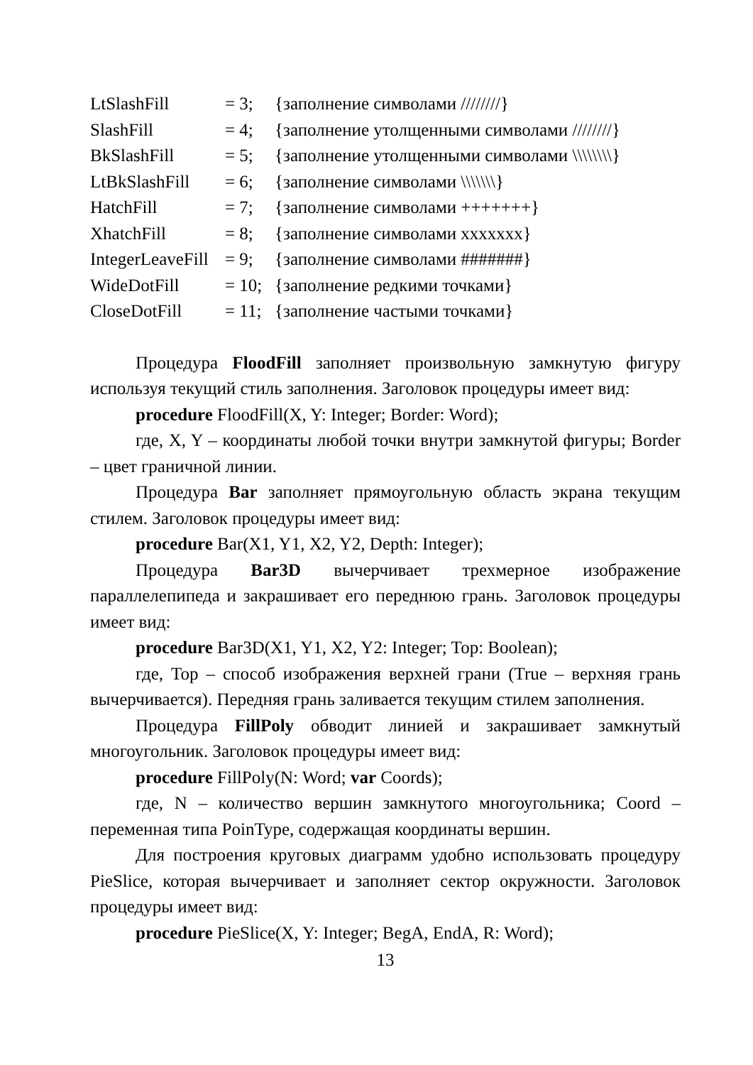LtSlashFill = 3; {заполнение символами ////////}
SlashFill = 4; {заполнение утолщенными символами ////////}
BkSlashFill = 5; {заполнение утолщенными символами \\\\\\\\}
LtBkSlashFill = 6; {заполнение символами \\\\\\\}
HatchFill = 7; {заполнение символами +++++++}
XhatchFill = 8; {заполнение символами xxxxxxx}
IntegerLeaveFill = 9; {заполнение символами #######}
WideDotFill = 10; {заполнение редкими точками}
CloseDotFill = 11; {заполнение частыми точками}
Процедура FloodFill заполняет произвольную замкнутую фигуру используя текущий стиль заполнения. Заголовок процедуры имеет вид:
procedure FloodFill(X, Y: Integer; Border: Word);
где, X, Y – координаты любой точки внутри замкнутой фигуры; Border – цвет граничной линии.
Процедура Bar заполняет прямоугольную область экрана текущим стилем. Заголовок процедуры имеет вид:
procedure Bar(X1, Y1, X2, Y2, Depth: Integer);
Процедура Bar3D вычерчивает трехмерное изображение параллелепипеда и закрашивает его переднюю грань. Заголовок процедуры имеет вид:
procedure Bar3D(X1, Y1, X2, Y2: Integer; Top: Boolean);
где, Top – способ изображения верхней грани (True – верхняя грань вычерчивается). Передняя грань заливается текущим стилем заполнения.
Процедура FillPoly обводит линией и закрашивает замкнутый многоугольник. Заголовок процедуры имеет вид:
procedure FillPoly(N: Word; var Coords);
где, N – количество вершин замкнутого многоугольника; Coord – переменная типа PoinType, содержащая координаты вершин.
Для построения круговых диаграмм удобно использовать процедуру PieSlice, которая вычерчивает и заполняет сектор окружности. Заголовок процедуры имеет вид:
procedure PieSlice(X, Y: Integer; BegA, EndA, R: Word);
13